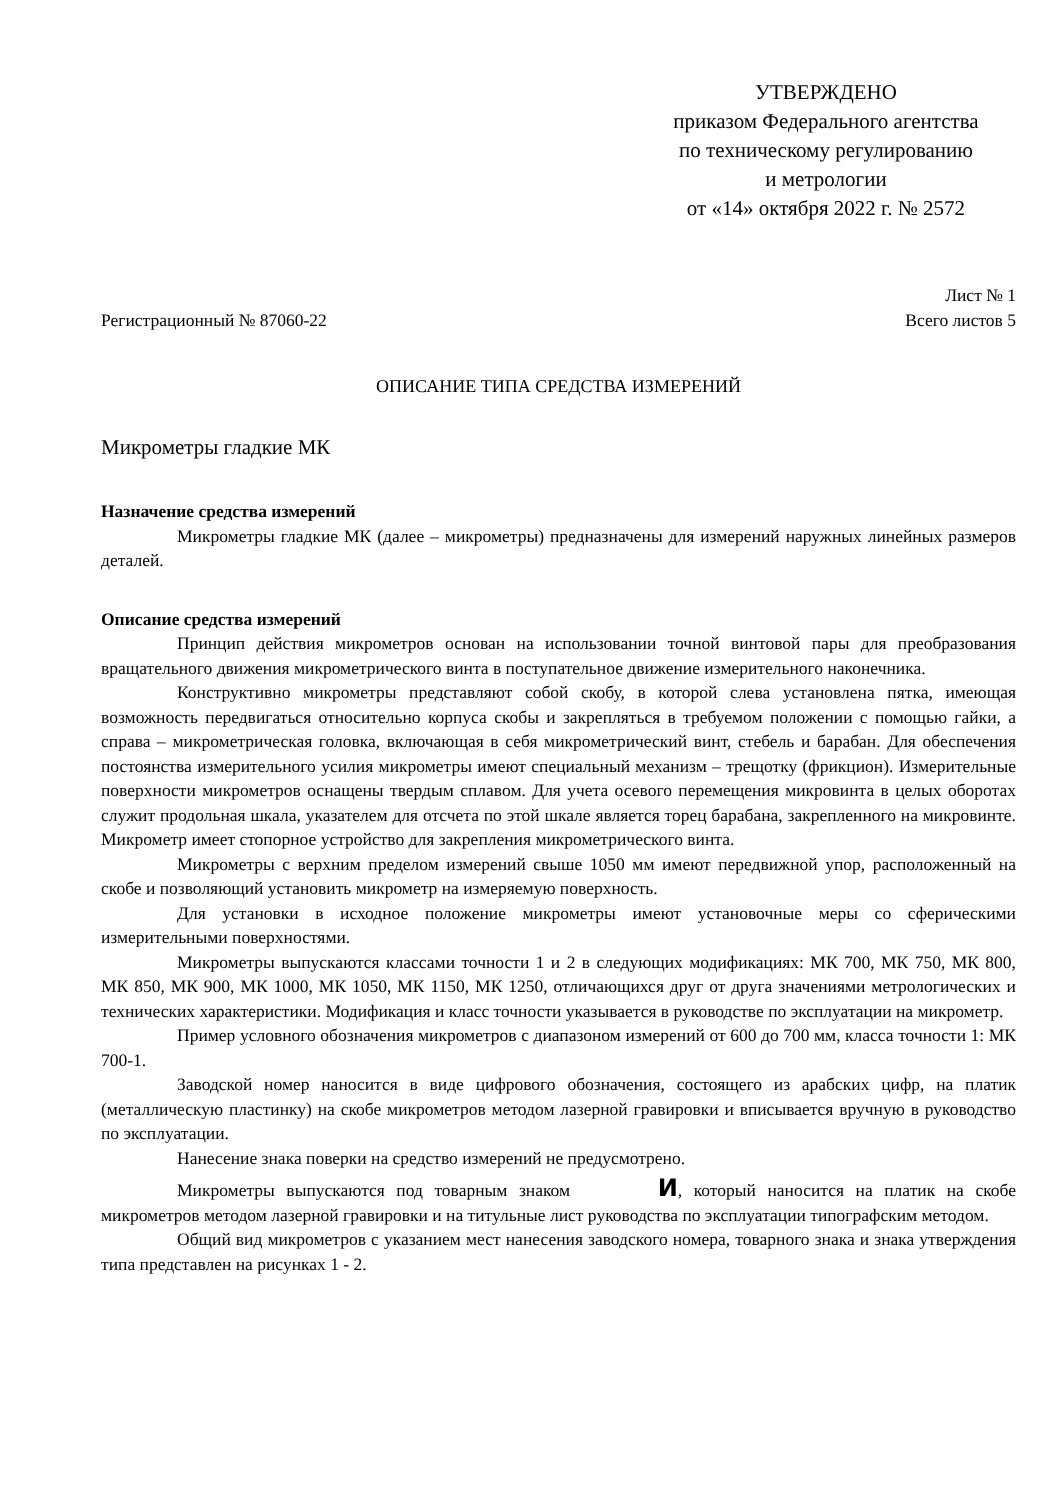УТВЕРЖДЕНО
приказом Федерального агентства
по техническому регулированию
и метрологии
от «14» октября 2022 г. № 2572
Регистрационный № 87060-22
Лист № 1
Всего листов 5
ОПИСАНИЕ ТИПА СРЕДСТВА ИЗМЕРЕНИЙ
Микрометры гладкие МК
Назначение средства измерений
Микрометры гладкие МК (далее – микрометры) предназначены для измерений наружных линейных размеров деталей.
Описание средства измерений
Принцип действия микрометров основан на использовании точной винтовой пары для преобразования вращательного движения микрометрического винта в поступательное движение измерительного наконечника.
Конструктивно микрометры представляют собой скобу, в которой слева установлена пятка, имеющая возможность передвигаться относительно корпуса скобы и закрепляться в требуемом положении с помощью гайки, а справа – микрометрическая головка, включающая в себя микрометрический винт, стебель и барабан. Для обеспечения постоянства измерительного усилия микрометры имеют специальный механизм – трещотку (фрикцион). Измерительные поверхности микрометров оснащены твердым сплавом. Для учета осевого перемещения микровинта в целых оборотах служит продольная шкала, указателем для отсчета по этой шкале является торец барабана, закрепленного на микровинте. Микрометр имеет стопорное устройство для закрепления микрометрического винта.
Микрометры с верхним пределом измерений свыше 1050 мм имеют передвижной упор, расположенный на скобе и позволяющий установить микрометр на измеряемую поверхность.
Для установки в исходное положение микрометры имеют установочные меры со сферическими измерительными поверхностями.
Микрометры выпускаются классами точности 1 и 2 в следующих модификациях: МК 700, МК 750, МК 800, МК 850, МК 900, МК 1000, МК 1050, МК 1150, МК 1250, отличающихся друг от друга значениями метрологических и технических характеристики. Модификация и класс точности указывается в руководстве по эксплуатации на микрометр.
Пример условного обозначения микрометров с диапазоном измерений от 600 до 700 мм, класса точности 1: МК 700-1.
Заводской номер наносится в виде цифрового обозначения, состоящего из арабских цифр, на платик (металлическую пластинку) на скобе микрометров методом лазерной гравировки и вписывается вручную в руководство по эксплуатации.
Нанесение знака поверки на средство измерений не предусмотрено.
Микрометры выпускаются под товарным знаком И, который наносится на платик на скобе микрометров методом лазерной гравировки и на титульные лист руководства по эксплуатации типографским методом.
Общий вид микрометров с указанием мест нанесения заводского номера, товарного знака и знака утверждения типа представлен на рисунках 1 - 2.